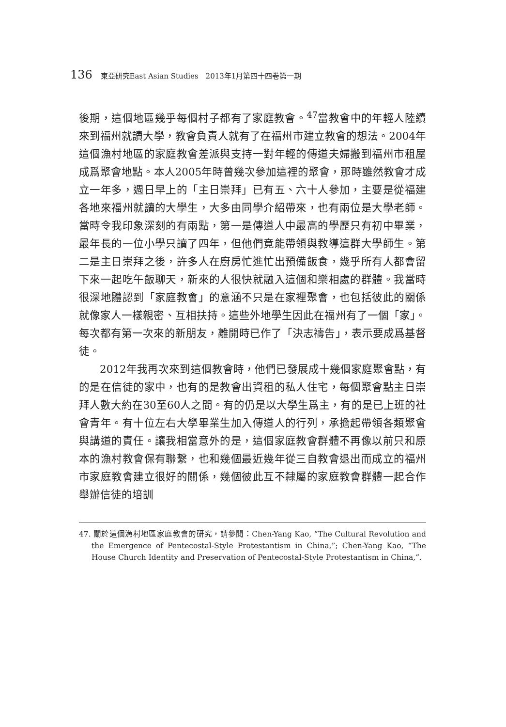136 東亞研究East Asian Studies　2013年1月第四十四卷第一期
後期，這個地區幾乎每個村子都有了家庭教會。<sup>47</sup>當教會中的年輕人陸續來到福州就讀大學，教會負責人就有了在福州市建立教會的想法。2004年這個漁村地區的家庭教會差派與支持一對年輕的傳道夫婦搬到福州市租屋成爲聚會地點。本人2005年時曾幾次參加這裡的聚會，那時雖然教會才成立一年多，週日早上的「主日崇拜」已有五、六十人參加，主要是從福建各地來福州就讀的大學生，大多由同學介紹帶來，也有兩位是大學老師。當時令我印象深刻的有兩點，第一是傳道人中最高的學歷只有初中畢業，最年長的一位小學只讀了四年，但他們竟能帶領與教導這群大學師生。第二是主日崇拜之後，許多人在廚房忙進忙出預備飯食，幾乎所有人都會留下來一起吃午飯聊天，新來的人很快就融入這個和樂相處的群體。我當時很深地體認到「家庭教會」的意涵不只是在家裡聚會，也包括彼此的關係就像家人一樣親密、互相扶持。這些外地學生因此在福州有了一個「家」。每次都有第一次來的新朋友，離開時已作了「決志禱告」，表示要成爲基督徒。
2012年我再次來到這個教會時，他們已發展成十幾個家庭聚會點，有的是在信徒的家中，也有的是教會出資租的私人住宅，每個聚會點主日崇拜人數大約在30至60人之間。有的仍是以大學生爲主，有的是已上班的社會青年。有十位左右大學畢業生加入傳道人的行列，承擔起帶領各類聚會與講道的責任。讓我相當意外的是，這個家庭教會群體不再像以前只和原本的漁村教會保有聯繫，也和幾個最近幾年從三自教會退出而成立的福州市家庭教會建立很好的關係，幾個彼此互不隸屬的家庭教會群體一起合作舉辦信徒的培訓
47. 關於這個漁村地區家庭教會的研究，請參閱：Chen-Yang Kao, “The Cultural Revolution and the Emergence of Pentecostal-Style Protestantism in China,”; Chen-Yang Kao, “The House Church Identity and Preservation of Pentecostal-Style Protestantism in China,”.